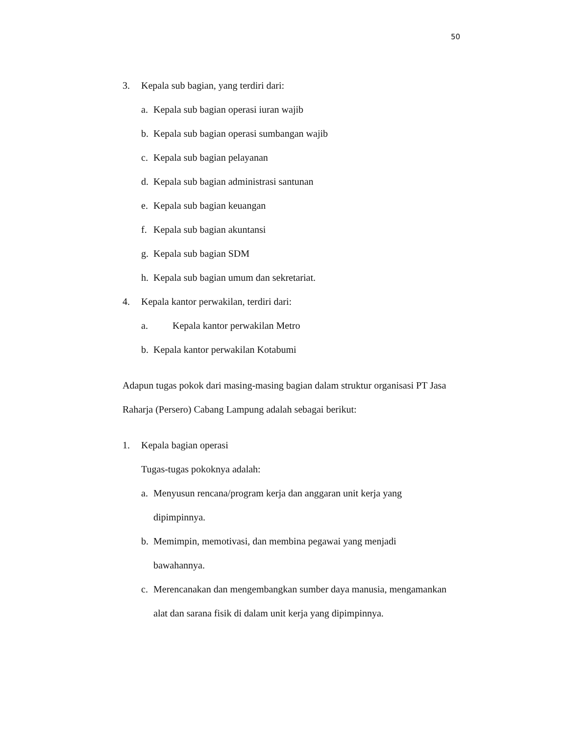50
3. Kepala sub bagian, yang terdiri dari:
a. Kepala sub bagian operasi iuran wajib
b. Kepala sub bagian operasi sumbangan wajib
c. Kepala sub bagian pelayanan
d. Kepala sub bagian administrasi santunan
e. Kepala sub bagian keuangan
f. Kepala sub bagian akuntansi
g. Kepala sub bagian SDM
h. Kepala sub bagian umum dan sekretariat.
4. Kepala kantor perwakilan, terdiri dari:
a. Kepala kantor perwakilan Metro
b. Kepala kantor perwakilan Kotabumi
Adapun tugas pokok dari masing-masing bagian dalam struktur organisasi PT Jasa Raharja (Persero) Cabang Lampung adalah sebagai berikut:
1. Kepala bagian operasi
Tugas-tugas pokoknya adalah:
a. Menyusun rencana/program kerja dan anggaran unit kerja yang
dipimpinnya.
b. Memimpin, memotivasi, dan membina pegawai yang menjadi
bawahannya.
c. Merencanakan dan mengembangkan sumber daya manusia, mengamankan
alat dan sarana fisik di dalam unit kerja yang dipimpinnya.